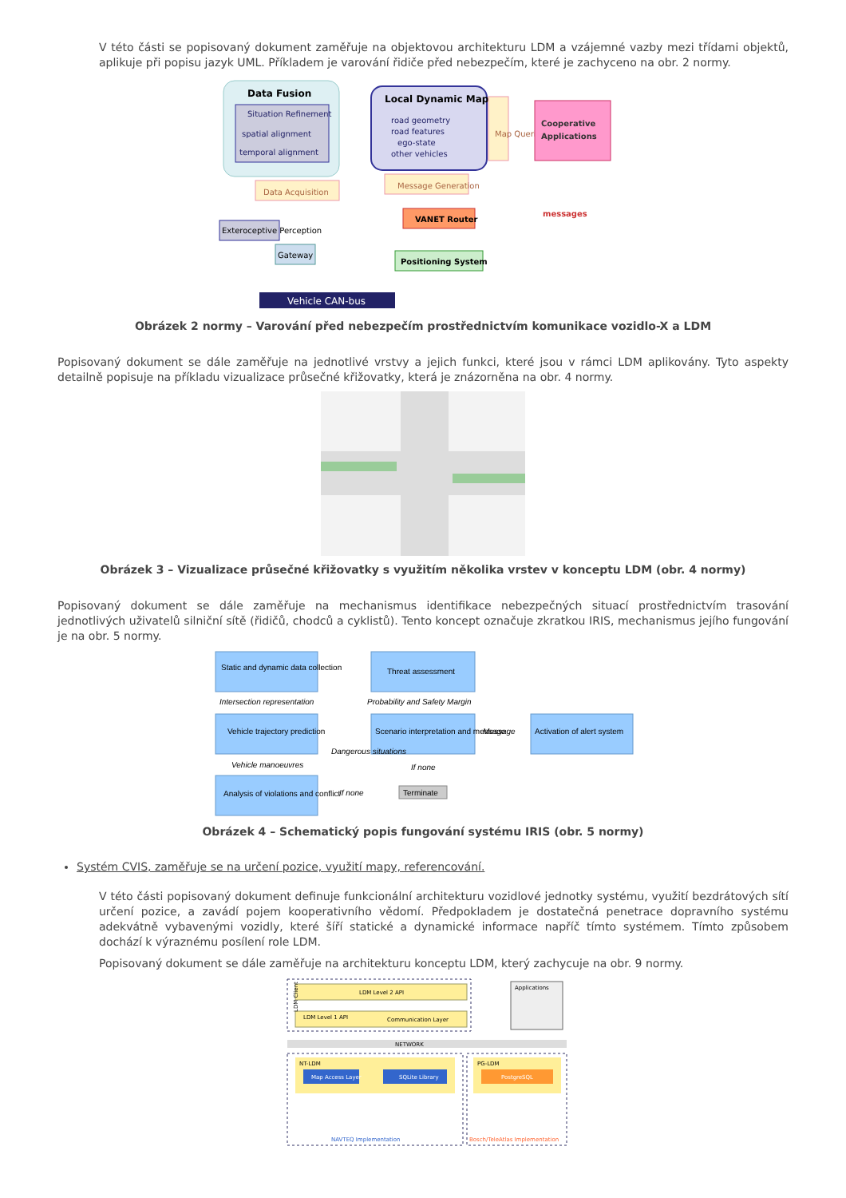V této části se popisovaný dokument zaměřuje na objektovou architekturu LDM a vzájemné vazby mezi třídami objektů, aplikuje při popisu jazyk UML. Příkladem je varování řidiče před nebezpečím, které je zachyceno na obr. 2 normy.
Data Fusion
Situation Refinement
spatial alignment
temporal alignment
Local Dynamic Map
road geometry
road features
ego-state
other vehicles
Map Queries
Cooperative
Applications
Message Generation
Data Acquisition
VANET Router
messages
Exteroceptive Perception
Gateway
Positioning System
Vehicle CAN-bus
Obrázek 2 normy – Varování před nebezpečím prostřednictvím komunikace vozidlo-X a LDM
Popisovaný dokument se dále zaměřuje na jednotlivé vrstvy a jejich funkci, které jsou v rámci LDM aplikovány. Tyto aspekty detailně popisuje na příkladu vizualizace průsečné křižovatky, která je znázorněna na obr. 4 normy.
Obrázek 3 – Vizualizace průsečné křižovatky s využitím několika vrstev v konceptu LDM (obr. 4 normy)
Popisovaný dokument se dále zaměřuje na mechanismus identifikace nebezpečných situací prostřednictvím trasování jednotlivých uživatelů silniční sítě (řidičů, chodců a cyklistů). Tento koncept označuje zkratkou IRIS, mechanismus jejího fungování je na obr. 5 normy.
Static and dynamic data collection
Intersection representation
Vehicle trajectory prediction
Vehicle manoeuvres
Analysis of violations and conflict
Threat assessment
Probability and Safety Margin
Scenario interpretation and message
Message
Activation of alert system
If none
If none
Terminate
Dangerous situations
Obrázek 4 – Schematický popis fungování systému IRIS (obr. 5 normy)
Systém CVIS, zaměřuje se na určení pozice, využití mapy, referencování.
V této části popisovaný dokument definuje funkcionální architekturu vozidlové jednotky systému, využití bezdrátových sítí určení pozice, a zavádí pojem kooperativního vědomí. Předpokladem je dostatečná penetrace dopravního systému adekvátně vybavenými vozidly, které šíří statické a dynamické informace napříč tímto systémem. Tímto způsobem dochází k výraznému posílení role LDM.
Popisovaný dokument se dále zaměřuje na architekturu konceptu LDM, který zachycuje na obr. 9 normy.
LDM Level 2 API
LDM Level 1 API
Communication Layer
LDM Client
Applications
NETWORK
NT-LDM
Map Access Layer
SQLite Library
PG-LDM
PostgreSQL
NAVTEQ Implementation
Bosch/TeleAtlas Implementation